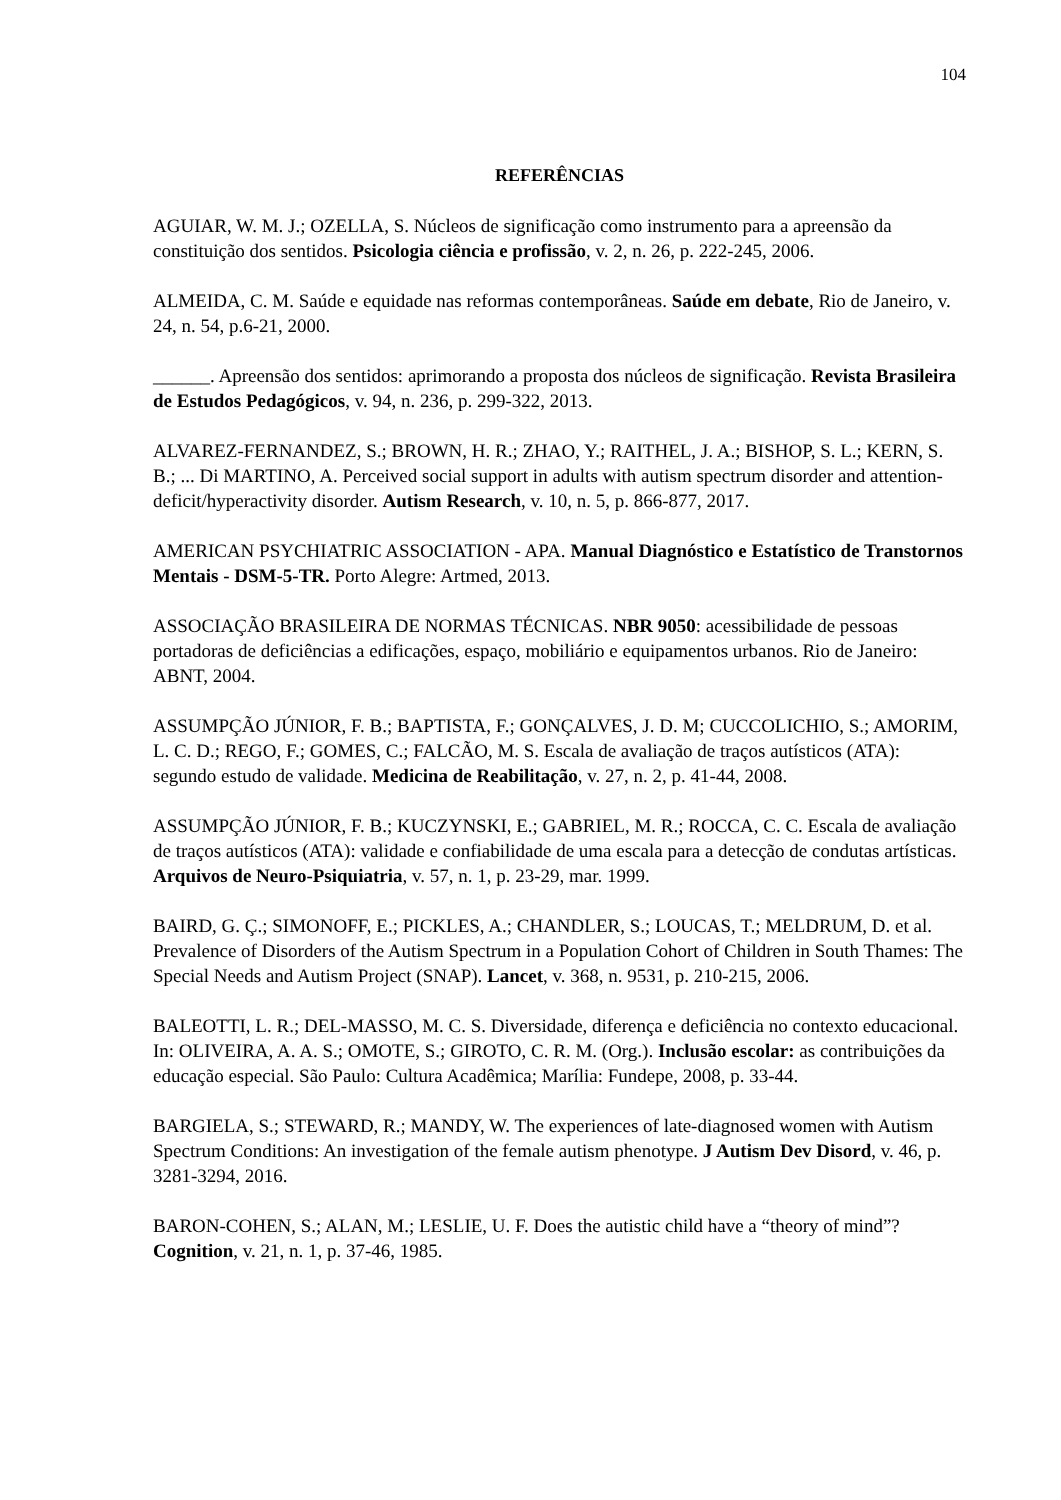104
REFERÊNCIAS
AGUIAR, W. M. J.; OZELLA, S. Núcleos de significação como instrumento para a apreensão da constituição dos sentidos. Psicologia ciência e profissão, v. 2, n. 26, p. 222-245, 2006.
ALMEIDA, C. M. Saúde e equidade nas reformas contemporâneas. Saúde em debate, Rio de Janeiro, v. 24, n. 54, p.6-21, 2000.
______. Apreensão dos sentidos: aprimorando a proposta dos núcleos de significação. Revista Brasileira de Estudos Pedagógicos, v. 94, n. 236, p. 299-322, 2013.
ALVAREZ-FERNANDEZ, S.; BROWN, H. R.; ZHAO, Y.; RAITHEL, J. A.; BISHOP, S. L.; KERN, S. B.; ... Di MARTINO, A. Perceived social support in adults with autism spectrum disorder and attention-deficit/hyperactivity disorder. Autism Research, v. 10, n. 5, p. 866-877, 2017.
AMERICAN PSYCHIATRIC ASSOCIATION - APA. Manual Diagnóstico e Estatístico de Transtornos Mentais - DSM-5-TR. Porto Alegre: Artmed, 2013.
ASSOCIAÇÃO BRASILEIRA DE NORMAS TÉCNICAS. NBR 9050: acessibilidade de pessoas portadoras de deficiências a edificações, espaço, mobiliário e equipamentos urbanos. Rio de Janeiro: ABNT, 2004.
ASSUMPÇÃO JÚNIOR, F. B.; BAPTISTA, F.; GONÇALVES, J. D. M; CUCCOLICHIO, S.; AMORIM, L. C. D.; REGO, F.; GOMES, C.; FALCÃO, M. S. Escala de avaliação de traços autísticos (ATA): segundo estudo de validade. Medicina de Reabilitação, v. 27, n. 2, p. 41-44, 2008.
ASSUMPÇÃO JÚNIOR, F. B.; KUCZYNSKI, E.; GABRIEL, M. R.; ROCCA, C. C. Escala de avaliação de traços autísticos (ATA): validade e confiabilidade de uma escala para a detecção de condutas artísticas. Arquivos de Neuro-Psiquiatria, v. 57, n. 1, p. 23-29, mar. 1999.
BAIRD, G. Ç.; SIMONOFF, E.; PICKLES, A.; CHANDLER, S.; LOUCAS, T.; MELDRUM, D. et al. Prevalence of Disorders of the Autism Spectrum in a Population Cohort of Children in South Thames: The Special Needs and Autism Project (SNAP). Lancet, v. 368, n. 9531, p. 210-215, 2006.
BALEOTTI, L. R.; DEL-MASSO, M. C. S. Diversidade, diferença e deficiência no contexto educacional. In: OLIVEIRA, A. A. S.; OMOTE, S.; GIROTO, C. R. M. (Org.). Inclusão escolar: as contribuições da educação especial. São Paulo: Cultura Acadêmica; Marília: Fundepe, 2008, p. 33-44.
BARGIELA, S.; STEWARD, R.; MANDY, W. The experiences of late-diagnosed women with Autism Spectrum Conditions: An investigation of the female autism phenotype. J Autism Dev Disord, v. 46, p. 3281-3294, 2016.
BARON-COHEN, S.; ALAN, M.; LESLIE, U. F. Does the autistic child have a “theory of mind”? Cognition, v. 21, n. 1, p. 37-46, 1985.